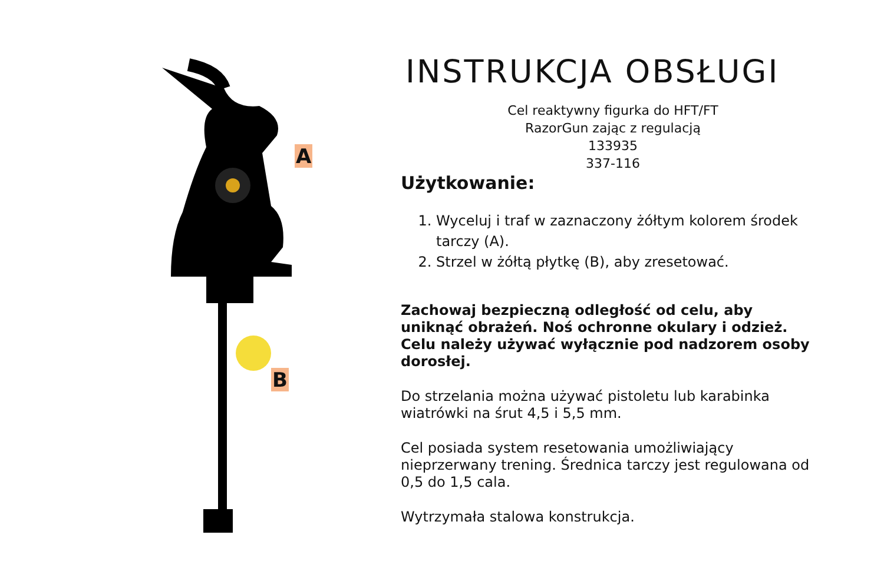A
B
INSTRUKCJA OBSŁUGI
Cel reaktywny figurka do HFT/FT
RazorGun zając z regulacją
133935
337-116
Użytkowanie:
1. Wyceluj i traf w zaznaczony żółtym kolorem środek tarczy (A).
2. Strzel w żółtą płytkę (B), aby zresetować.
Zachowaj bezpieczną odległość od celu, aby uniknąć obrażeń. Noś ochronne okulary i odzież. Celu należy używać wyłącznie pod nadzorem osoby dorosłej.
Do strzelania można używać pistoletu lub karabinka wiatrówki na śrut 4,5 i 5,5 mm.
Cel posiada system resetowania umożliwiający nieprzerwany trening. Średnica tarczy jest regulowana od 0,5 do 1,5 cala.
Wytrzymała stalowa konstrukcja.